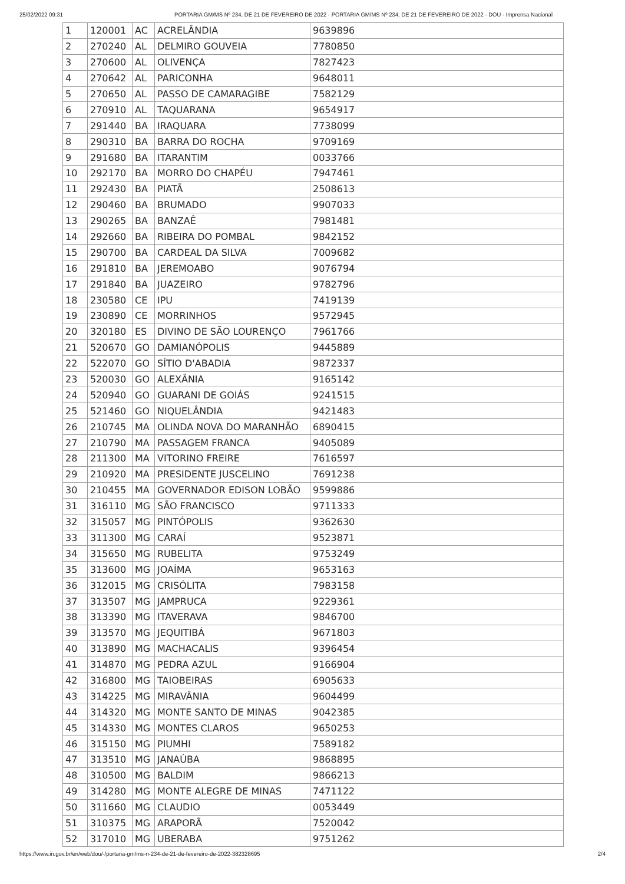25/02/2022 09:31 PORTARIA GM/MS Nº 234, DE 21 DE FEVEREIRO DE 2022 - PORTARIA GM/MS Nº 234, DE 21 DE FEVEREIRO DE 2022 - DOU - Imprensa Nacional
| 1 | 120001 | AC | ACRELÂNDIA | 9639896 |
| 2 | 270240 | AL | DELMIRO GOUVEIA | 7780850 |
| 3 | 270600 | AL | OLIVENÇA | 7827423 |
| 4 | 270642 | AL | PARICONHA | 9648011 |
| 5 | 270650 | AL | PASSO DE CAMARAGIBE | 7582129 |
| 6 | 270910 | AL | TAQUARANA | 9654917 |
| 7 | 291440 | BA | IRAQUARA | 7738099 |
| 8 | 290310 | BA | BARRA DO ROCHA | 9709169 |
| 9 | 291680 | BA | ITARANTIM | 0033766 |
| 10 | 292170 | BA | MORRO DO CHAPÉU | 7947461 |
| 11 | 292430 | BA | PIATÃ | 2508613 |
| 12 | 290460 | BA | BRUMADO | 9907033 |
| 13 | 290265 | BA | BANZAÊ | 7981481 |
| 14 | 292660 | BA | RIBEIRA DO POMBAL | 9842152 |
| 15 | 290700 | BA | CARDEAL DA SILVA | 7009682 |
| 16 | 291810 | BA | JEREMOABO | 9076794 |
| 17 | 291840 | BA | JUAZEIRO | 9782796 |
| 18 | 230580 | CE | IPU | 7419139 |
| 19 | 230890 | CE | MORRINHOS | 9572945 |
| 20 | 320180 | ES | DIVINO DE SÃO LOURENÇO | 7961766 |
| 21 | 520670 | GO | DAMIANÓPOLIS | 9445889 |
| 22 | 522070 | GO | SÍTIO D'ABADIA | 9872337 |
| 23 | 520030 | GO | ALEXÂNIA | 9165142 |
| 24 | 520940 | GO | GUARANI DE GOIÁS | 9241515 |
| 25 | 521460 | GO | NIQUELÂNDIA | 9421483 |
| 26 | 210745 | MA | OLINDA NOVA DO MARANHÃO | 6890415 |
| 27 | 210790 | MA | PASSAGEM FRANCA | 9405089 |
| 28 | 211300 | MA | VITORINO FREIRE | 7616597 |
| 29 | 210920 | MA | PRESIDENTE JUSCELINO | 7691238 |
| 30 | 210455 | MA | GOVERNADOR EDISON LOBÃO | 9599886 |
| 31 | 316110 | MG | SÃO FRANCISCO | 9711333 |
| 32 | 315057 | MG | PINTÓPOLIS | 9362630 |
| 33 | 311300 | MG | CARAÍ | 9523871 |
| 34 | 315650 | MG | RUBELITA | 9753249 |
| 35 | 313600 | MG | JOAÍMA | 9653163 |
| 36 | 312015 | MG | CRISÓLITA | 7983158 |
| 37 | 313507 | MG | JAMPRUCA | 9229361 |
| 38 | 313390 | MG | ITAVERAVA | 9846700 |
| 39 | 313570 | MG | JEQUITIBÁ | 9671803 |
| 40 | 313890 | MG | MACHACALIS | 9396454 |
| 41 | 314870 | MG | PEDRA AZUL | 9166904 |
| 42 | 316800 | MG | TAIOBEIRAS | 6905633 |
| 43 | 314225 | MG | MIRAVÂNIA | 9604499 |
| 44 | 314320 | MG | MONTE SANTO DE MINAS | 9042385 |
| 45 | 314330 | MG | MONTES CLAROS | 9650253 |
| 46 | 315150 | MG | PIUMHI | 7589182 |
| 47 | 313510 | MG | JANAÚBA | 9868895 |
| 48 | 310500 | MG | BALDIM | 9866213 |
| 49 | 314280 | MG | MONTE ALEGRE DE MINAS | 7471122 |
| 50 | 311660 | MG | CLAUDIO | 0053449 |
| 51 | 310375 | MG | ARAPORÃ | 7520042 |
| 52 | 317010 | MG | UBERABA | 9751262 |
https://www.in.gov.br/en/web/dou/-/portaria-gm/ms-n-234-de-21-de-fevereiro-de-2022-382328695 2/4